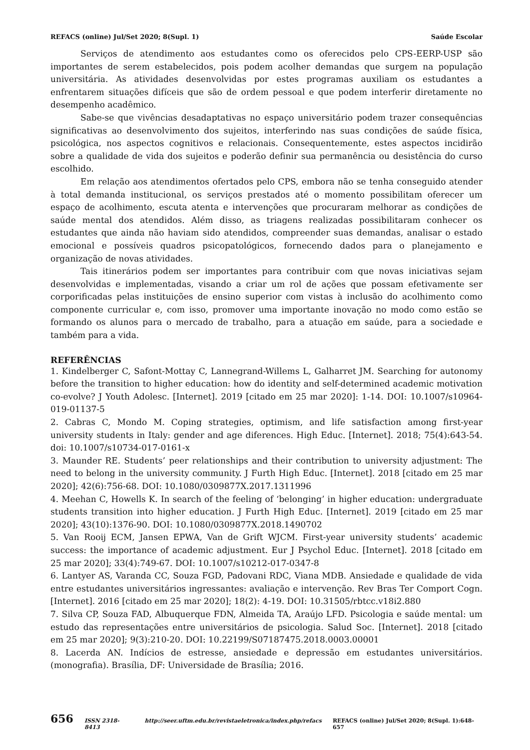REFACS (online) Jul/Set 2020; 8(Supl. 1) Saúde Escolar
Serviços de atendimento aos estudantes como os oferecidos pelo CPS-EERP-USP são importantes de serem estabelecidos, pois podem acolher demandas que surgem na população universitária. As atividades desenvolvidas por estes programas auxiliam os estudantes a enfrentarem situações difíceis que são de ordem pessoal e que podem interferir diretamente no desempenho acadêmico.
Sabe-se que vivências desadaptativas no espaço universitário podem trazer consequências significativas ao desenvolvimento dos sujeitos, interferindo nas suas condições de saúde física, psicológica, nos aspectos cognitivos e relacionais. Consequentemente, estes aspectos incidirão sobre a qualidade de vida dos sujeitos e poderão definir sua permanência ou desistência do curso escolhido.
Em relação aos atendimentos ofertados pelo CPS, embora não se tenha conseguido atender à total demanda institucional, os serviços prestados até o momento possibilitam oferecer um espaço de acolhimento, escuta atenta e intervenções que procuraram melhorar as condições de saúde mental dos atendidos. Além disso, as triagens realizadas possibilitaram conhecer os estudantes que ainda não haviam sido atendidos, compreender suas demandas, analisar o estado emocional e possíveis quadros psicopatológicos, fornecendo dados para o planejamento e organização de novas atividades.
Tais itinerários podem ser importantes para contribuir com que novas iniciativas sejam desenvolvidas e implementadas, visando a criar um rol de ações que possam efetivamente ser corporificadas pelas instituições de ensino superior com vistas à inclusão do acolhimento como componente curricular e, com isso, promover uma importante inovação no modo como estão se formando os alunos para o mercado de trabalho, para a atuação em saúde, para a sociedade e também para a vida.
REFERÊNCIAS
1. Kindelberger C, Safont-Mottay C, Lannegrand-Willems L, Galharret JM. Searching for autonomy before the transition to higher education: how do identity and self-determined academic motivation co-evolve? J Youth Adolesc. [Internet]. 2019 [citado em 25 mar 2020]: 1-14. DOI: 10.1007/s10964-019-01137-5
2. Cabras C, Mondo M. Coping strategies, optimism, and life satisfaction among first-year university students in Italy: gender and age diferences. High Educ. [Internet]. 2018; 75(4):643-54. doi: 10.1007/s10734-017-0161-x
3. Maunder RE. Students’ peer relationships and their contribution to university adjustment: The need to belong in the university community. J Furth High Educ. [Internet]. 2018 [citado em 25 mar 2020]; 42(6):756-68. DOI: 10.1080/0309877X.2017.1311996
4. Meehan C, Howells K. In search of the feeling of ‘belonging’ in higher education: undergraduate students transition into higher education. J Furth High Educ. [Internet]. 2019 [citado em 25 mar 2020]; 43(10):1376-90. DOI: 10.1080/0309877X.2018.1490702
5. Van Rooij ECM, Jansen EPWA, Van de Grift WJCM. First-year university students’ academic success: the importance of academic adjustment. Eur J Psychol Educ. [Internet]. 2018 [citado em 25 mar 2020]; 33(4):749-67. DOI: 10.1007/s10212-017-0347-8
6. Lantyer AS, Varanda CC, Souza FGD, Padovani RDC, Viana MDB. Ansiedade e qualidade de vida entre estudantes universitários ingressantes: avaliação e intervenção. Rev Bras Ter Comport Cogn. [Internet]. 2016 [citado em 25 mar 2020]; 18(2): 4-19. DOI: 10.31505/rbtcc.v18i2.880
7. Silva CP, Souza FAD, Albuquerque FDN, Almeida TA, Araújo LFD. Psicologia e saúde mental: um estudo das representações entre universitários de psicologia. Salud Soc. [Internet]. 2018 [citado em 25 mar 2020]; 9(3):210-20. DOI: 10.22199/S07187475.2018.0003.00001
8. Lacerda AN. Indícios de estresse, ansiedade e depressão em estudantes universitários. (monografia). Brasília, DF: Universidade de Brasília; 2016.
656 ISSN 2318-8413 http://seer.uftm.edu.br/revistaeletronica/index.php/refacs REFACS (online) Jul/Set 2020; 8(Supl. 1):648-657